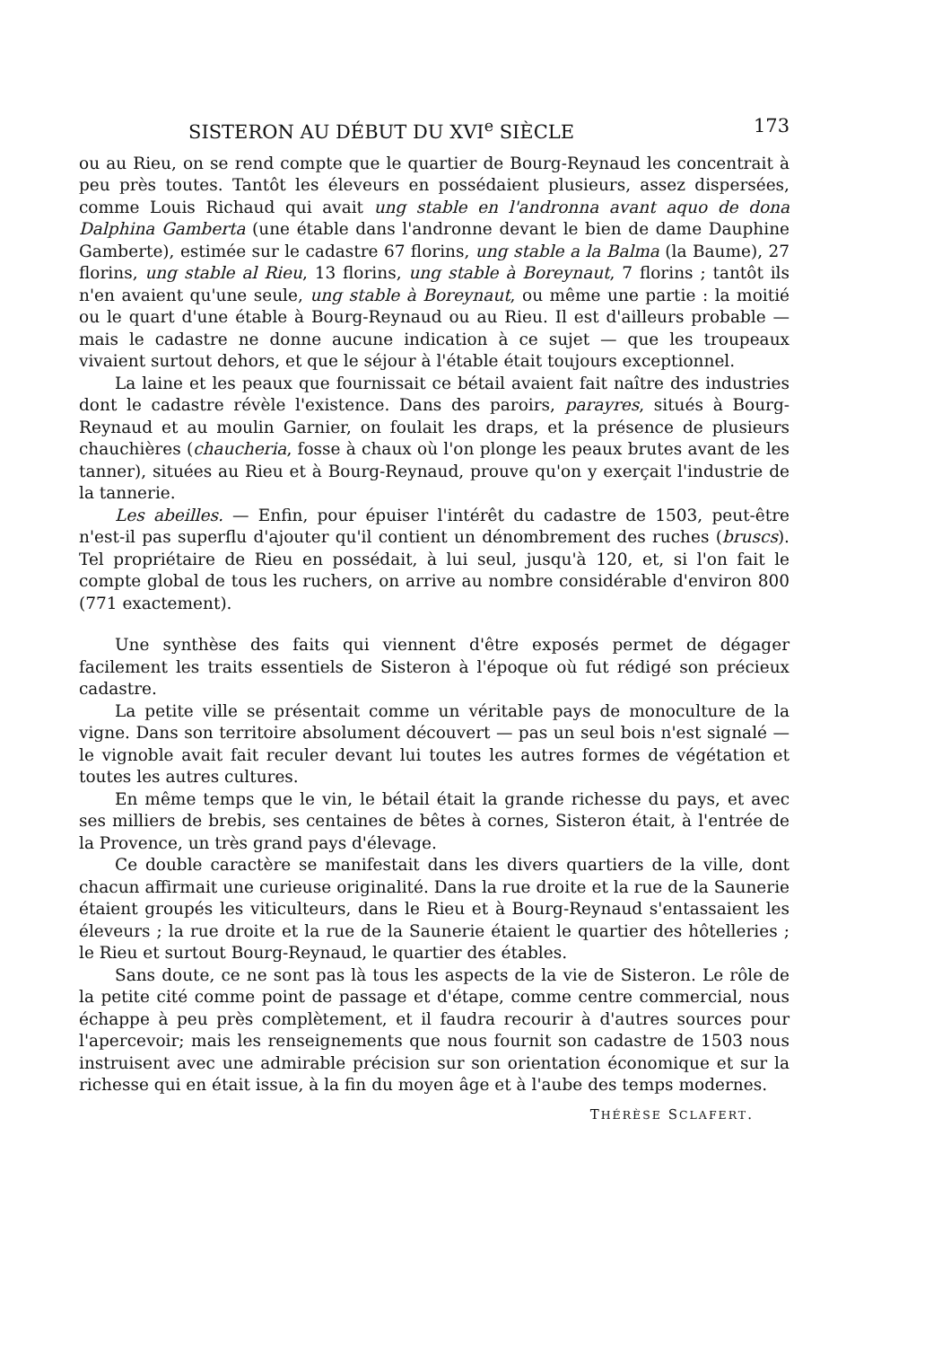SISTERON AU DÉBUT DU XVI<sup>e</sup> SIÈCLE 173
ou au Rieu, on se rend compte que le quartier de Bourg-Reynaud les concentrait à peu près toutes. Tantôt les éleveurs en possédaient plusieurs, assez dispersées, comme Louis Richaud qui avait ung stable en l'andronna avant aquo de dona Dalphina Gamberta (une étable dans l'andronne devant le bien de dame Dauphine Gamberte), estimée sur le cadastre 67 florins, ung stable a la Balma (la Baume), 27 florins, ung stable al Rieu, 13 florins, ung stable à Boreynaut, 7 florins ; tantôt ils n'en avaient qu'une seule, ung stable à Boreynaut, ou même une partie : la moitié ou le quart d'une étable à Bourg-Reynaud ou au Rieu. Il est d'ailleurs probable — mais le cadastre ne donne aucune indication à ce sujet — que les troupeaux vivaient surtout dehors, et que le séjour à l'étable était toujours exceptionnel.
La laine et les peaux que fournissait ce bétail avaient fait naître des industries dont le cadastre révèle l'existence. Dans des paroirs, parayres, situés à Bourg-Reynaud et au moulin Garnier, on foulait les draps, et la présence de plusieurs chauchières (chaucheria, fosse à chaux où l'on plonge les peaux brutes avant de les tanner), situées au Rieu et à Bourg-Reynaud, prouve qu'on y exerçait l'industrie de la tannerie.
Les abeilles. — Enfin, pour épuiser l'intérêt du cadastre de 1503, peut-être n'est-il pas superflu d'ajouter qu'il contient un dénombrement des ruches (bruscs). Tel propriétaire de Rieu en possédait, à lui seul, jusqu'à 120, et, si l'on fait le compte global de tous les ruchers, on arrive au nombre considérable d'environ 800 (771 exactement).
Une synthèse des faits qui viennent d'être exposés permet de dégager facilement les traits essentiels de Sisteron à l'époque où fut rédigé son précieux cadastre.
La petite ville se présentait comme un véritable pays de monoculture de la vigne. Dans son territoire absolument découvert — pas un seul bois n'est signalé — le vignoble avait fait reculer devant lui toutes les autres formes de végétation et toutes les autres cultures.
En même temps que le vin, le bétail était la grande richesse du pays, et avec ses milliers de brebis, ses centaines de bêtes à cornes, Sisteron était, à l'entrée de la Provence, un très grand pays d'élevage.
Ce double caractère se manifestait dans les divers quartiers de la ville, dont chacun affirmait une curieuse originalité. Dans la rue droite et la rue de la Saunerie étaient groupés les viticulteurs, dans le Rieu et à Bourg-Reynaud s'entassaient les éleveurs ; la rue droite et la rue de la Saunerie étaient le quartier des hôtelleries ; le Rieu et surtout Bourg-Reynaud, le quartier des étables.
Sans doute, ce ne sont pas là tous les aspects de la vie de Sisteron. Le rôle de la petite cité comme point de passage et d'étape, comme centre commercial, nous échappe à peu près complètement, et il faudra recourir à d'autres sources pour l'apercevoir; mais les renseignements que nous fournit son cadastre de 1503 nous instruisent avec une admirable précision sur son orientation économique et sur la richesse qui en était issue, à la fin du moyen âge et à l'aube des temps modernes.
THÉRÈSE SCLAFERT.